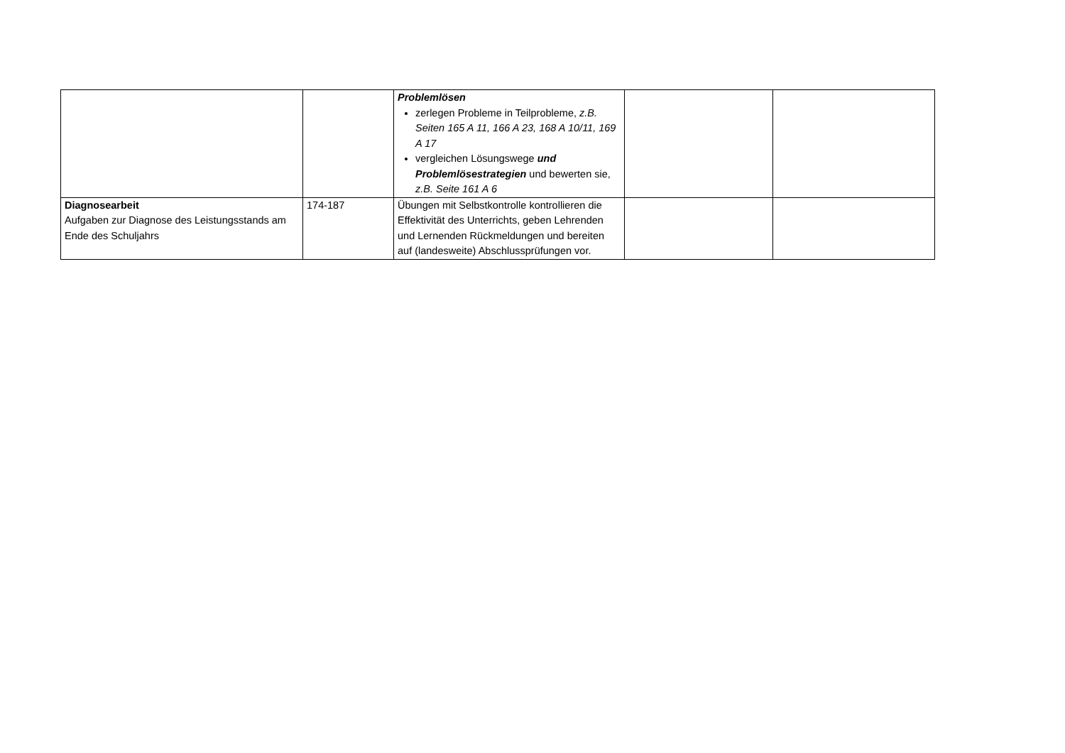| | | Problemlösen zerlegen Probleme in Teilprobleme, z.B. Seiten 165 A 11, 166 A 23, 168 A 10/11, 169 A 17 vergleichen Lösungswege und Problemlösestrategien und bewerten sie, z.B. Seite 161 A 6 | | |
| Diagnosearbeit Aufgaben zur Diagnose des Leistungsstands am Ende des Schuljahrs | 174-187 | Übungen mit Selbstkontrolle kontrollieren die Effektivität des Unterrichts, geben Lehrenden und Lernenden Rückmeldungen und bereiten auf (landesweite) Abschlussprüfungen vor. | | |